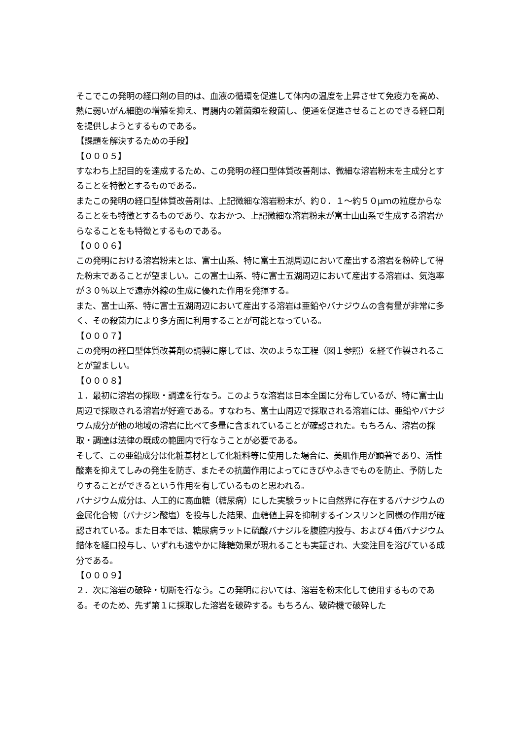そこでこの発明の経口剤の目的は、血液の循環を促進して体内の温度を上昇させて免疫力を高め、熱に弱いがん細胞の増殖を抑え、胃腸内の雑菌類を殺菌し、便通を促進させることのできる経口剤を提供しようとするものである。
【課題を解決するための手段】
【０００５】
すなわち上記目的を達成するため、この発明の経口型体質改善剤は、微細な溶岩粉末を主成分とすることを特徴とするものである。
またこの発明の経口型体質改善剤は、上記微細な溶岩粉末が、約０．１～約５０μｍの粒度からなることをも特徴とするものであり、なおかつ、上記微細な溶岩粉末が富士山山系で生成する溶岩からなることをも特徴とするものである。
【０００６】
この発明における溶岩粉末とは、富士山系、特に富士五湖周辺において産出する溶岩を粉砕して得た粉末であることが望ましい。この富士山系、特に富士五湖周辺において産出する溶岩は、気泡率が３０％以上で遠赤外線の生成に優れた作用を発揮する。
また、富士山系、特に富士五湖周辺において産出する溶岩は亜鉛やバナジウムの含有量が非常に多く、その殺菌力により多方面に利用することが可能となっている。
【０００７】
この発明の経口型体質改善剤の調製に際しては、次のような工程（図１参照）を経て作製されることが望ましい。
【０００８】
１．最初に溶岩の採取・調達を行なう。このような溶岩は日本全国に分布しているが、特に富士山周辺で採取される溶岩が好適である。すなわち、富士山周辺で採取される溶岩には、亜鉛やバナジウム成分が他の地域の溶岩に比べて多量に含まれていることが確認された。もちろん、溶岩の採取・調達は法律の既成の範囲内で行なうことが必要である。
そして、この亜鉛成分は化粧基材として化粧料等に使用した場合に、美肌作用が顕著であり、活性酸素を抑えてしみの発生を防ぎ、またその抗菌作用によってにきびやふきでものを防止、予防したりすることができるという作用を有しているものと思われる。
バナジウム成分は、人工的に高血糖（糖尿病）にした実験ラットに自然界に存在するバナジウムの金属化合物（バナジン酸塩）を投与した結果、血糖値上昇を抑制するインスリンと同様の作用が確認されている。また日本では、糖尿病ラットに硫酸バナジルを腹腔内投与、および４価バナジウム錯体を経口投与し、いずれも速やかに降糖効果が現れることも実証され、大変注目を浴びている成分である。
【０００９】
２．次に溶岩の破砕・切断を行なう。この発明においては、溶岩を粉末化して使用するものである。そのため、先ず第１に採取した溶岩を破砕する。もちろん、破砕機で破砕した